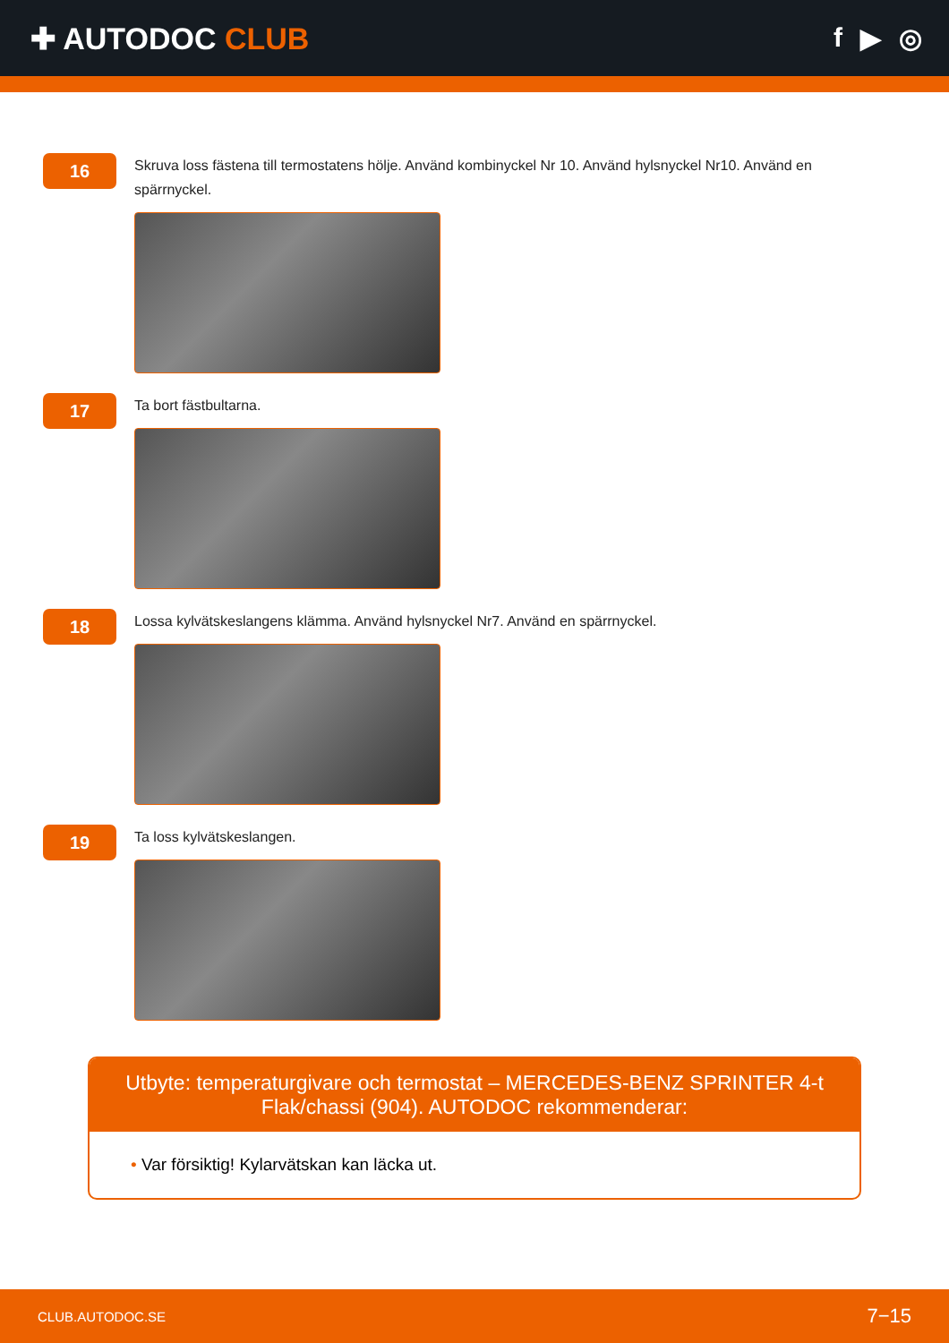✚ AUTODOC CLUB f ▶ ◎
16
Skruva loss fästena till termostatens hölje. Använd kombinyckel Nr 10. Använd hylsnyckel Nr10. Använd en spärrnyckel.
17
Ta bort fästbultarna.
18
Lossa kylvätskeslangens klämma. Använd hylsnyckel Nr7. Använd en spärrnyckel.
19
Ta loss kylvätskeslangen.
Utbyte: temperaturgivare och termostat – MERCEDES-BENZ SPRINTER 4-t Flak/chassi (904). AUTODOC rekommenderar:
• Var försiktig! Kylarvätskan kan läcka ut.
CLUB.AUTODOC.SE 7−15